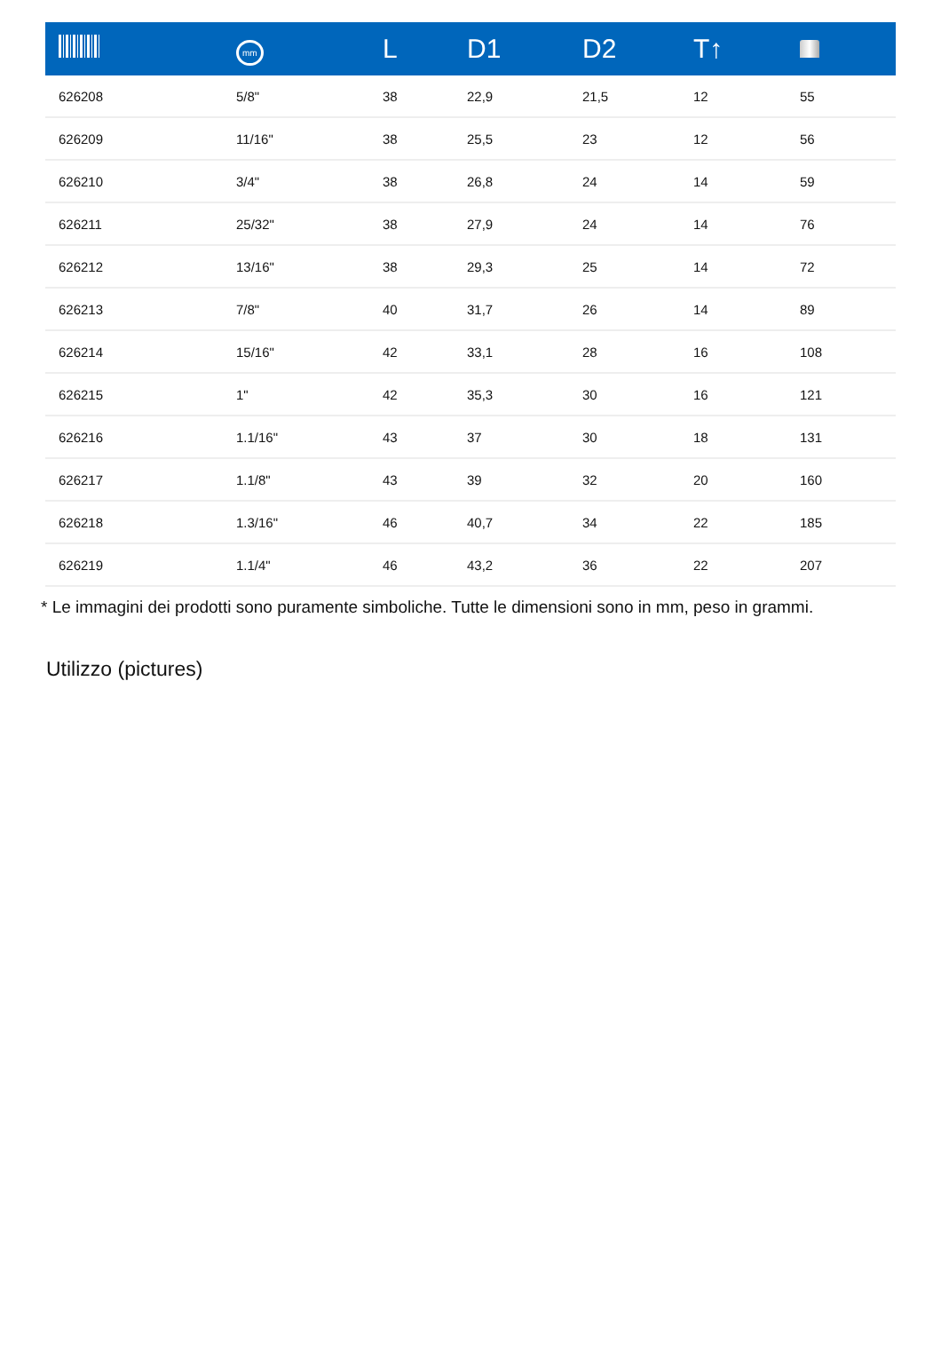| | mm | L | D1 | D2 | T↑ | |
| --- | --- | --- | --- | --- | --- | --- |
| 626208 | 5/8" | 38 | 22,9 | 21,5 | 12 | 55 |
| 626209 | 11/16" | 38 | 25,5 | 23 | 12 | 56 |
| 626210 | 3/4" | 38 | 26,8 | 24 | 14 | 59 |
| 626211 | 25/32" | 38 | 27,9 | 24 | 14 | 76 |
| 626212 | 13/16" | 38 | 29,3 | 25 | 14 | 72 |
| 626213 | 7/8" | 40 | 31,7 | 26 | 14 | 89 |
| 626214 | 15/16" | 42 | 33,1 | 28 | 16 | 108 |
| 626215 | 1" | 42 | 35,3 | 30 | 16 | 121 |
| 626216 | 1.1/16" | 43 | 37 | 30 | 18 | 131 |
| 626217 | 1.1/8" | 43 | 39 | 32 | 20 | 160 |
| 626218 | 1.3/16" | 46 | 40,7 | 34 | 22 | 185 |
| 626219 | 1.1/4" | 46 | 43,2 | 36 | 22 | 207 |
* Le immagini dei prodotti sono puramente simboliche. Tutte le dimensioni sono in mm, peso in grammi.
Utilizzo (pictures)